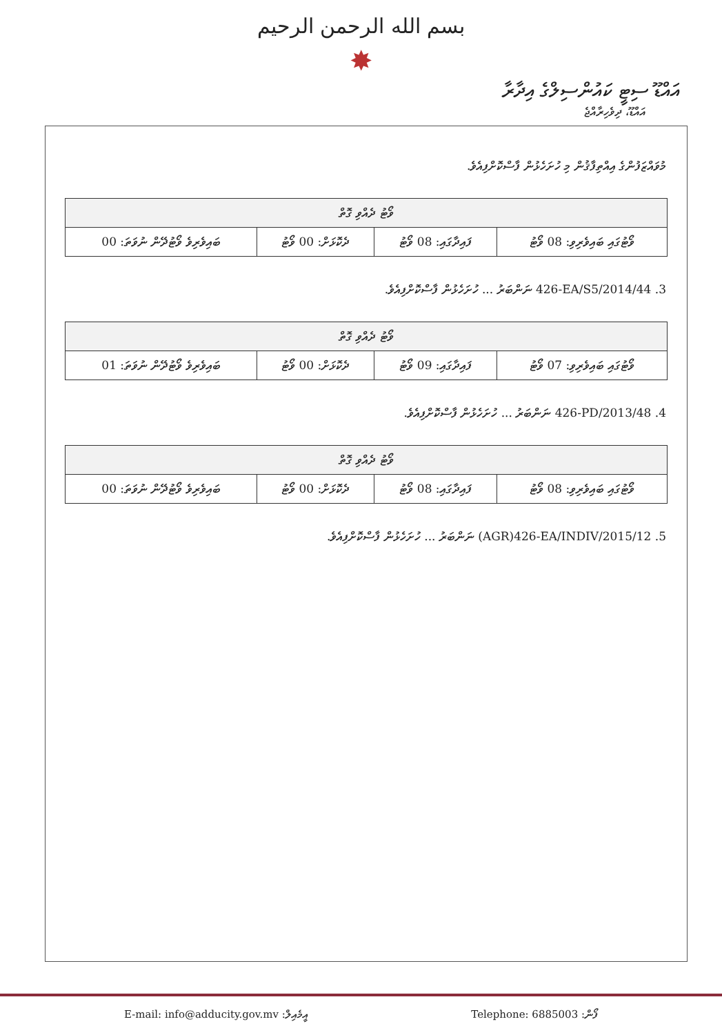بسم الله الرحمن الرحيم
✸
އައްޑޫ ސިޓީ ކައުންސިލްގެ އިދާރާ
އައްޑޫ، ދިވެހިރާއްޖެ
މުވައްޒަފުންގެ އިއްތިފާޤުން މި ހުށަހެޅުން ފާސްކޮށްފިއެވެ.
| ވޯޓު ދެއްވި ގޮތް | | | |
| --- | --- | --- | --- |
| ވޯޓުގައި ބައިވެރިވި: 08 ވޯޓު | ފައިދާގައި: 08 ވޯޓު | ދެކޮޅަށް: 00 ވޯޓު | ބައިވެރިވެ ވޯޓުދޭން ނުވަތަ: 00 |
3. 426-EA/S5/2014/44 ނަންބަރު ... ހުށަހެޅުން ފާސްކޮށްފިއެވެ.
| ވޯޓު ދެއްވި ގޮތް | | | |
| --- | --- | --- | --- |
| ވޯޓުގައި ބައިވެރިވި: 07 ވޯޓު | ފައިދާގައި: 09 ވޯޓު | ދެކޮޅަށް: 00 ވޯޓު | ބައިވެރިވެ ވޯޓުދޭން ނުވަތަ: 01 |
4. 426-PD/2013/48 ނަންބަރު ... ހުށަހެޅުން ފާސްކޮށްފިއެވެ.
| ވޯޓު ދެއްވި ގޮތް | | | |
| --- | --- | --- | --- |
| ވޯޓުގައި ބައިވެރިވި: 08 ވޯޓު | ފައިދާގައި: 08 ވޯޓު | ދެކޮޅަށް: 00 ވޯޓު | ބައިވެރިވެ ވޯޓުދޭން ނުވަތަ: 00 |
5. (AGR)426-EA/INDIV/2015/12 ނަންބަރު ... ހުށަހެޅުން ފާސްކޮށްފިއެވެ.
E-mail: info@adducity.gov.mv :އީމެއިލް Telephone: 6885003 :ފޯން